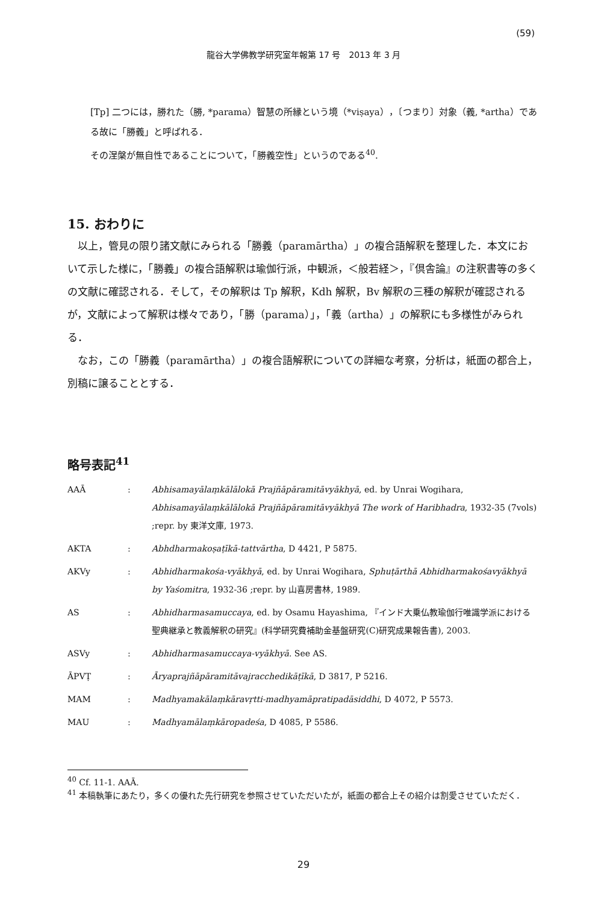(59)
龍谷大学佛教学研究室年報第 17 号　2013 年 3 月
[Tp] 二つには，勝れた（勝, *parama）智慧の所縁という境（*viṣaya），〔つまり〕対象（義, *artha）である故に「勝義」と呼ばれる．
その涅槃が無自性であることについて，「勝義空性」というのである<sup>40</sup>.
15. おわりに
以上，管見の限り諸文献にみられる「勝義（paramārtha）」の複合語解釈を整理した．本文において示した様に，「勝義」の複合語解釈は瑜伽行派，中観派，＜般若経＞，『倶舎論』の注釈書等の多くの文献に確認される．そして，その解釈は Tp 解釈，Kdh 解釈，Bv 解釈の三種の解釈が確認されるが，文献によって解釈は様々であり，「勝（parama）」，「義（artha）」の解釈にも多様性がみられる．
なお，この「勝義（paramārtha）」の複合語解釈についての詳細な考察，分析は，紙面の都合上，別稿に譲ることとする．
略号表記<sup>41</sup>
| AAĀ | : | Abhisamayālaṃkālālokā Prajñāpāramitāvyākhyā , ed. by Unrai Wogihara, Abhisamayālaṃkālālokā Prajñāpāramitāvyākhyā The work of Haribhadra , 1932-35 (7vols) ;repr. by 東洋文庫, 1973. |
| AKTA | : | Abhdharmakoṣaṭīkā-tattvārtha , D 4421, P 5875. |
| AKVy | : | Abhidharmakośa-vyākhyā , ed. by Unrai Wogihara, Sphuṭārthā Abhidharmakośavyākhyā by Yaśomitra , 1932-36 ;repr. by 山喜房書林, 1989. |
| AS | : | Abhidharmasamuccaya , ed. by Osamu Hayashima, 『インド大乗仏教瑜伽行唯識学派における聖典継承と教義解釈の研究』(科学研究費補助金基盤研究(C)研究成果報告書), 2003. |
| ASVy | : | Abhidharmasamuccaya-vyākhyā . See AS. |
| ĀPVṬ | : | Āryaprajñāpāramitāvajracchedikāṭīkā , D 3817, P 5216. |
| MAM | : | Madhyamakālaṃkāravṛtti-madhyamāpratipadāsiddhi , D 4072, P 5573. |
| MAU | : | Madhyamālaṃkāropadeśa , D 4085, P 5586. |
<sup>40</sup> Cf. 11-1. AAĀ.
<sup>41</sup> 本稿執筆にあたり，多くの優れた先行研究を参照させていただいたが，紙面の都合上その紹介は割愛させていただく．
29